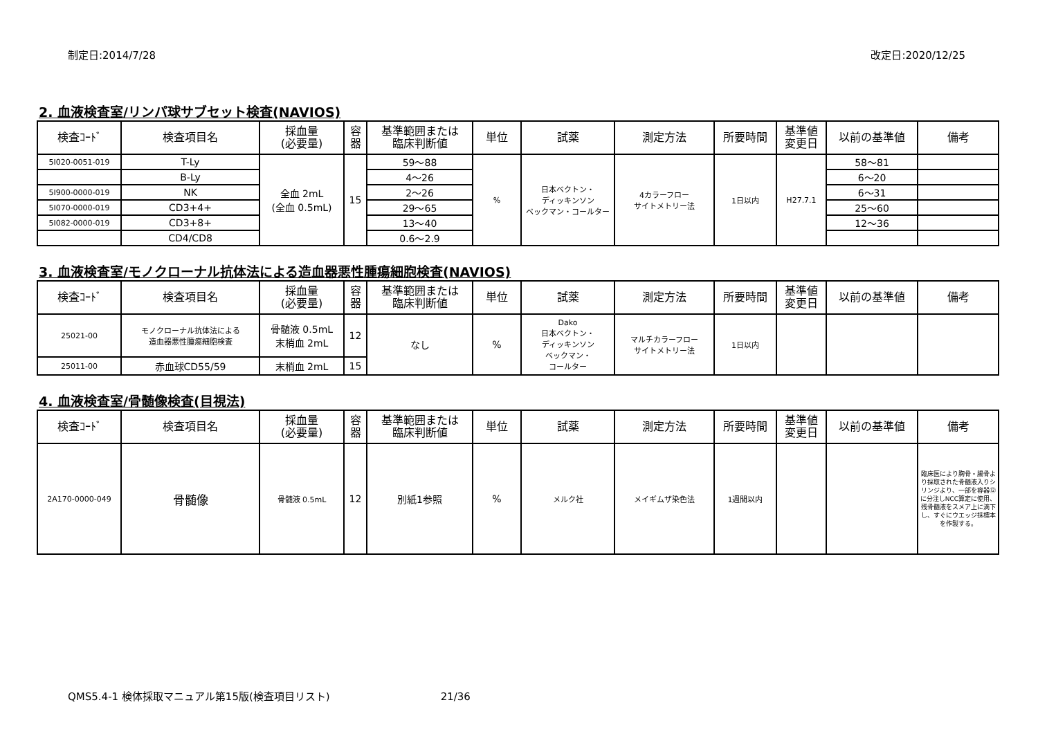制定日:2014/7/28 改定日:2020/12/25
2. 血液検査室/リンパ球サブセット検査(NAVIOS)
| 検査ｺｰﾄﾞ | 検査項目名 | 採血量 (必要量) | 容 器 | 基準範囲または 臨床判断値 | 単位 | 試薬 | 測定方法 | 所要時間 | 基準値 変更日 | 以前の基準値 | 備考 |
| --- | --- | --- | --- | --- | --- | --- | --- | --- | --- | --- | --- |
| 5I020-0051-019 | T-Ly | 全血 2mL (全血 0.5mL) | 15 | 59〜88 | % | 日本ベクトン・ ディッキンソン ベックマン・コールター | 4カラーフロー サイトメトリー法 | 1日以内 | H27.7.1 | 58〜81 | |
| | B-Ly | | | 4〜26 | | | | | | 6〜20 | |
| 5I900-0000-019 | NK | | | 2〜26 | | | | | | 6〜31 | |
| 5I070-0000-019 | CD3+4+ | | | 29〜65 | | | | | | 25〜60 | |
| 5I082-0000-019 | CD3+8+ | | | 13〜40 | | | | | | 12〜36 | |
| | CD4/CD8 | | | 0.6〜2.9 | | | | | | | |
3. 血液検査室/モノクローナル抗体法による造血器悪性腫瘍細胞検査(NAVIOS)
| 検査ｺｰﾄﾞ | 検査項目名 | 採血量 (必要量) | 容 器 | 基準範囲または 臨床判断値 | 単位 | 試薬 | 測定方法 | 所要時間 | 基準値 変更日 | 以前の基準値 | 備考 |
| --- | --- | --- | --- | --- | --- | --- | --- | --- | --- | --- | --- |
| 25021-00 | モノクローナル抗体法による 造血器悪性腫瘍細胞検査 | 骨髄液 0.5mL 末梢血 2mL | 12 | なし | % | Dako 日本ベクトン・ ディッキンソン ベックマン・ コールター | マルチカラーフロー サイトメトリー法 | 1日以内 | | | |
| 25011-00 | 赤血球CD55/59 | 末梢血 2mL | 15 | | | | | | | | |
4. 血液検査室/骨髄像検査(目視法)
| 検査ｺｰﾄﾞ | 検査項目名 | 採血量 (必要量) | 容 器 | 基準範囲または 臨床判断値 | 単位 | 試薬 | 測定方法 | 所要時間 | 基準値 変更日 | 以前の基準値 | 備考 |
| --- | --- | --- | --- | --- | --- | --- | --- | --- | --- | --- | --- |
| 2A170-0000-049 | 骨髄像 | 骨髄液 0.5mL | 12 | 別紙1参照 | % | メルク社 | メイギムザ染色法 | 1週間以内 | | | 臨床医により胸骨・腸骨より採取された骨髄液入りシリンジより、一部を容器⑫に分注しNCC算定に使用、残骨髄液をスメア上に滴下し、すぐにウエッジ抹標本を作製する。 |
QMS5.4-1 検体採取マニュアル第15版(検査項目リスト) 21/36